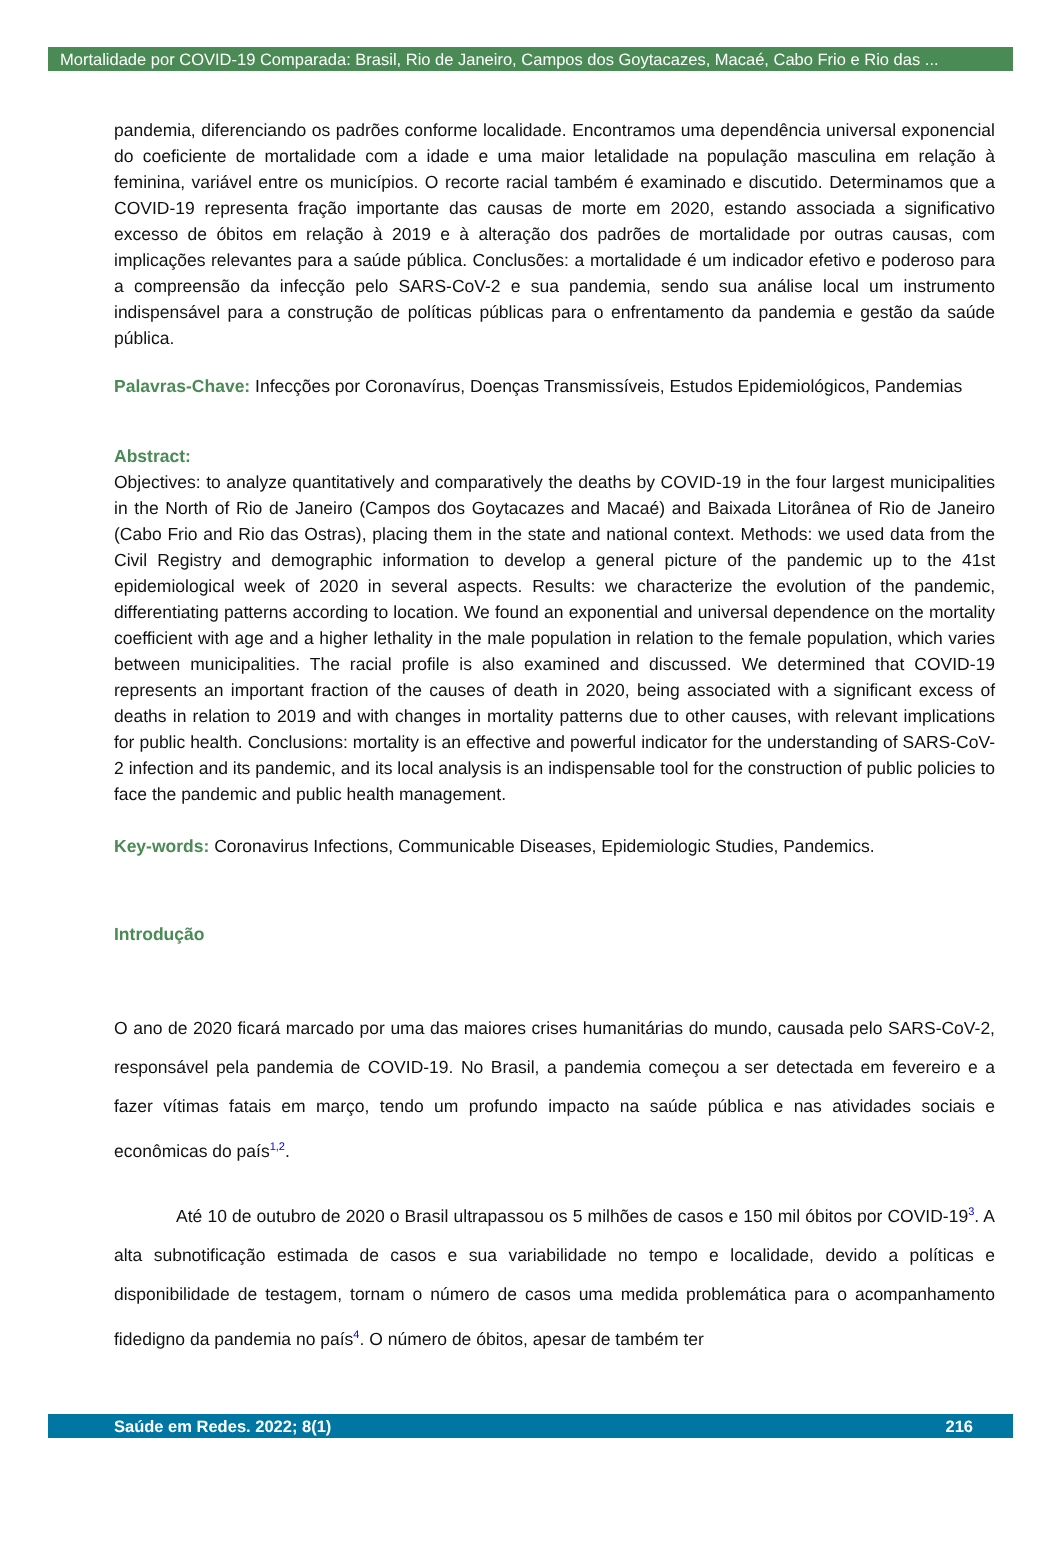Mortalidade por COVID-19 Comparada: Brasil, Rio de Janeiro, Campos dos Goytacazes, Macaé, Cabo Frio e Rio das ...
pandemia, diferenciando os padrões conforme localidade. Encontramos uma dependência universal exponencial do coeficiente de mortalidade com a idade e uma maior letalidade na população masculina em relação à feminina, variável entre os municípios. O recorte racial também é examinado e discutido. Determinamos que a COVID-19 representa fração importante das causas de morte em 2020, estando associada a significativo excesso de óbitos em relação à 2019 e à alteração dos padrões de mortalidade por outras causas, com implicações relevantes para a saúde pública. Conclusões: a mortalidade é um indicador efetivo e poderoso para a compreensão da infecção pelo SARS-CoV-2 e sua pandemia, sendo sua análise local um instrumento indispensável para a construção de políticas públicas para o enfrentamento da pandemia e gestão da saúde pública.
Palavras-Chave: Infecções por Coronavírus, Doenças Transmissíveis, Estudos Epidemiológicos, Pandemias
Abstract:
Objectives: to analyze quantitatively and comparatively the deaths by COVID-19 in the four largest municipalities in the North of Rio de Janeiro (Campos dos Goytacazes and Macaé) and Baixada Litorânea of Rio de Janeiro (Cabo Frio and Rio das Ostras), placing them in the state and national context. Methods: we used data from the Civil Registry and demographic information to develop a general picture of the pandemic up to the 41st epidemiological week of 2020 in several aspects. Results: we characterize the evolution of the pandemic, differentiating patterns according to location. We found an exponential and universal dependence on the mortality coefficient with age and a higher lethality in the male population in relation to the female population, which varies between municipalities. The racial profile is also examined and discussed. We determined that COVID-19 represents an important fraction of the causes of death in 2020, being associated with a significant excess of deaths in relation to 2019 and with changes in mortality patterns due to other causes, with relevant implications for public health. Conclusions: mortality is an effective and powerful indicator for the understanding of SARS-CoV-2 infection and its pandemic, and its local analysis is an indispensable tool for the construction of public policies to face the pandemic and public health management.
Key-words: Coronavirus Infections, Communicable Diseases, Epidemiologic Studies, Pandemics.
Introdução
O ano de 2020 ficará marcado por uma das maiores crises humanitárias do mundo, causada pelo SARS-CoV-2, responsável pela pandemia de COVID-19. No Brasil, a pandemia começou a ser detectada em fevereiro e a fazer vítimas fatais em março, tendo um profundo impacto na saúde pública e nas atividades sociais e econômicas do país<sup>1,2</sup>.
Até 10 de outubro de 2020 o Brasil ultrapassou os 5 milhões de casos e 150 mil óbitos por COVID-19<sup>3</sup>. A alta subnotificação estimada de casos e sua variabilidade no tempo e localidade, devido a políticas e disponibilidade de testagem, tornam o número de casos uma medida problemática para o acompanhamento fidedigno da pandemia no país<sup>4</sup>. O número de óbitos, apesar de também ter
Saúde em Redes. 2022; 8(1) 216